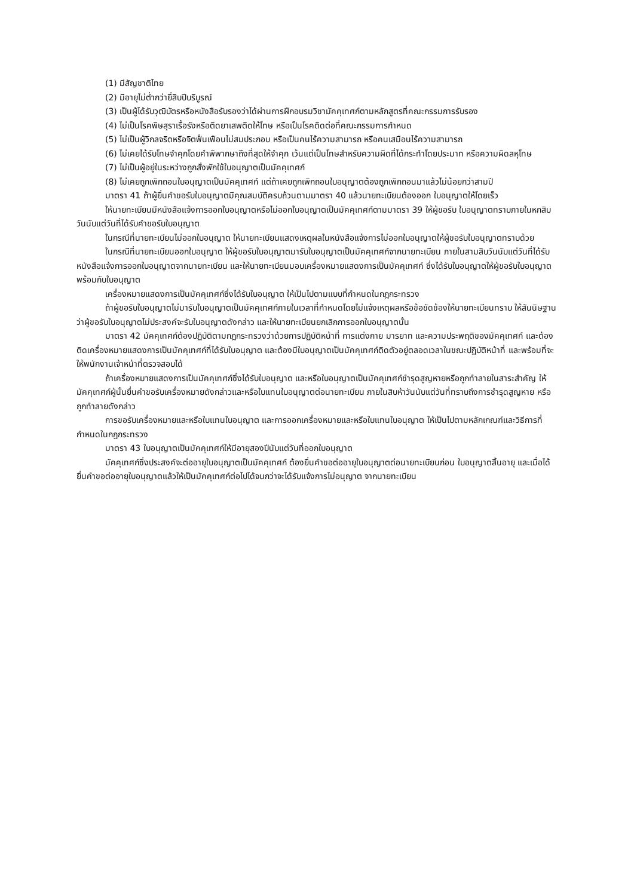(1) มีสัญชาติไทย
(2) มีอายุไม่ต่ำกว่ายี่สิบปีบริบูรณ์
(3) เป็นผู้ได้รับวุฒิบัตรหรือหนังสือรับรองว่าได้ผ่านการฝึกอบรมวิชามัคคุเทศก์ตามหลักสูตรที่คณะกรรมการรับรอง
(4) ไม่เป็นโรคพิษสุราเรื้อรังหรือติดยาเสพติดให้โทษ หรือเป็นโรคติดต่อที่คณะกรรมการกำหนด
(5) ไม่เป็นผู้วิกลจริตหรือจิตฟั่นเฟือนไม่สมประกอบ หรือเป็นคนไร้ความสามารถ หรือคนเสมือนไร้ความสามารถ
(6) ไม่เคยได้รับโทษจำคุกโดยคำพิพากษาถึงที่สุดให้จำคุก เว้นแต่เป็นโทษสำหรับความผิดที่ได้กระทำโดยประมาท หรือความผิดลหุโทษ
(7) ไม่เป็นผู้อยู่ในระหว่างถูกสั่งพักใช้ใบอนุญาตเป็นมัคคุเทศก์
(8) ไม่เคยถูกเพิกถอนใบอนุญาตเป็นมัคคุเทศก์ แต่ถ้าเคยถูกเพิกถอนใบอนุญาตต้องถูกเพิกถอนมาแล้วไม่น้อยกว่าสามปี
มาตรา 41 ถ้าผู้ยื่นคำขอรับใบอนุญาตมีคุณสมบัติครบถ้วนตามมาตรา 40 แล้วนายทะเบียนต้องออก ใบอนุญาตให้โดยเร็ว
ให้นายทะเบียนมีหนังสือแจ้งการออกใบอนุญาตหรือไม่ออกใบอนุญาตเป็นมัคคุเทศก์ตามมาตรา 39 ให้ผู้ขอรับ ใบอนุญาตทราบภายในหกสิบวันนับแต่วันที่ได้รับคำขอรับใบอนุญาต
ในกรณีที่นายทะเบียนไม่ออกใบอนุญาต ให้นายทะเบียนแสดงเหตุผลในหนังสือแจ้งการไม่ออกใบอนุญาตให้ผู้ขอรับใบอนุญาตทราบด้วย
ในกรณีที่นายทะเบียนออกใบอนุญาต ให้ผู้ขอรับใบอนุญาตมารับใบอนุญาตเป็นมัคคุเทศก์จากนายทะเบียน ภายในสามสิบวันนับแต่วันที่ได้รับหนังสือแจ้งการออกใบอนุญาตจากนายทะเบียน และให้นายทะเบียนมอบเครื่องหมายแสดงการเป็นมัคคุเทศก์ ซึ่งได้รับใบอนุญาตให้ผู้ขอรับใบอนุญาต พร้อมกับใบอนุญาต
เครื่องหมายแสดงการเป็นมัคคุเทศก์ซึ่งได้รับใบอนุญาต ให้เป็นไปตามแบบที่กำหนดในกฎกระทรวง
ถ้าผู้ขอรับใบอนุญาตไม่มารับใบอนุญาตเป็นมัคคุเทศก์ภายในเวลาที่กำหนดโดยไม่แจ้งเหตุผลหรือข้อขัดข้องให้นายทะเบียนทราบ ให้สันนิษฐานว่าผู้ขอรับใบอนุญาตไม่ประสงค์จะรับใบอนุญาตดังกล่าว และให้นายทะเบียนยกเลิกการออกใบอนุญาตนั้น
มาตรา 42 มัคคุเทศก์ต้องปฏิบัติตามกฎกระทรวงว่าด้วยการปฏิบัติหน้าที่ การแต่งกาย มารยาท และความประพฤติของมัคคุเทศก์ และต้องติดเครื่องหมายแสดงการเป็นมัคคุเทศก์ที่ได้รับใบอนุญาต และต้องมีใบอนุญาตเป็นมัคคุเทศก์ติดตัวอยู่ตลอดเวลาในขณะปฏิบัติหน้าที่ และพร้อมที่จะให้พนักงานเจ้าหน้าที่ตรวจสอบได้
ถ้าเครื่องหมายแสดงการเป็นมัคคุเทศก์ซึ่งได้รับใบอนุญาต และหรือใบอนุญาตเป็นมัคคุเทศก์ชำรุดสูญหายหรือถูกทำลายในสาระสำคัญ ให้มัคคุเทศก์ผู้นั้นยื่นคำขอรับเครื่องหมายดังกล่าวและหรือใบแทนใบอนุญาตต่อนายทะเบียน ภายในสิบห้าวันนับแต่วันที่ทราบถึงการชำรุดสูญหาย หรือถูกทำลายดังกล่าว
การขอรับเครื่องหมายและหรือใบแทนใบอนุญาต และการออกเครื่องหมายและหรือใบแทนใบอนุญาต ให้เป็นไปตามหลักเกณฑ์และวิธีการที่กำหนดในกฎกระทรวง
มาตรา 43 ใบอนุญาตเป็นมัคคุเทศก์ให้มีอายุสองปีนับแต่วันที่ออกใบอนุญาต
มัคคุเทศก์ซึ่งประสงค์จะต่ออายุใบอนุญาตเป็นมัคคุเทศก์ ต้องยื่นคำขอต่ออายุใบอนุญาตต่อนายทะเบียนก่อน ใบอนุญาตสิ้นอายุ และเมื่อได้ยื่นคำขอต่ออายุใบอนุญาตแล้วให้เป็นมัคคุเทศก์ต่อไปได้จนกว่าจะได้รับแจ้งการไม่อนุญาต จากนายทะเบียน